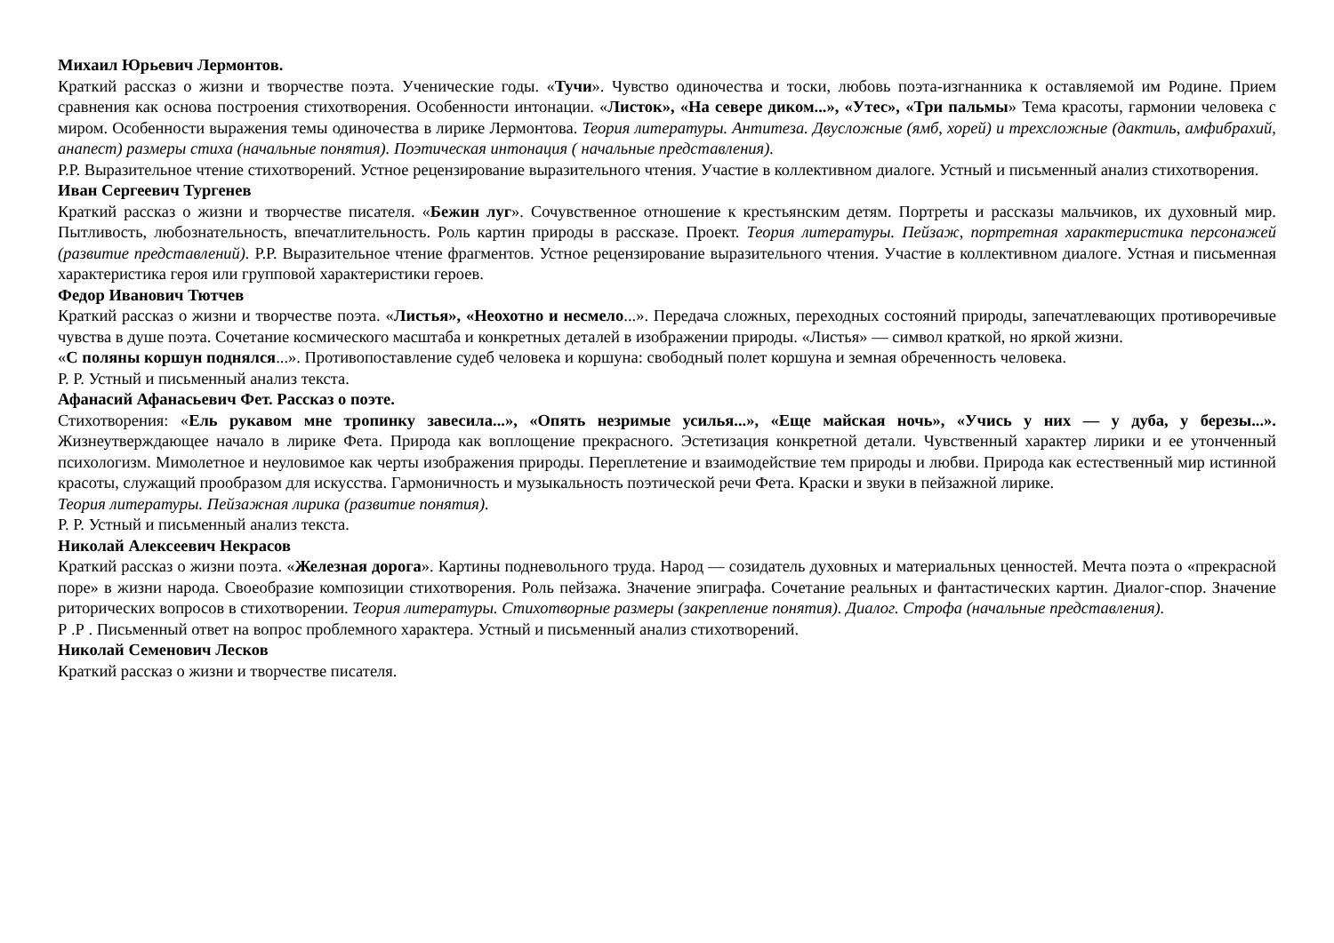Михаил Юрьевич Лермонтов.
Краткий рассказ о жизни и творчестве поэта. Ученические годы. «Тучи». Чувство одиночества и тоски, любовь поэта-изгнанника к оставляемой им Родине. Прием сравнения как основа построения стихотворения. Особенности интонации. «Листок», «На севере диком...», «Утес», «Три пальмы» Тема красоты, гармонии человека с миром. Особенности выражения темы одиночества в лирике Лермонтова. Теория литературы. Антитеза. Двусложные (ямб, хорей) и трехсложные (дактиль, амфибрахий, анапест) размеры стиха (начальные понятия). Поэтическая интонация ( начальные представления).
Р.Р. Выразительное чтение стихотворений. Устное рецензирование выразительного чтения. Участие в коллективном диалоге. Устный и письменный анализ стихотворения.
Иван Сергеевич Тургенев
Краткий рассказ о жизни и творчестве писателя. «Бежин луг». Сочувственное отношение к крестьянским детям. Портреты и рассказы мальчиков, их духовный мир. Пытливость, любознательность, впечатлительность. Роль картин природы в рассказе. Проект. Теория литературы. Пейзаж, портретная характеристика персонажей (развитие представлений). Р.Р. Выразительное чтение фрагментов. Устное рецензирование выразительного чтения. Участие в коллективном диалоге. Устная и письменная характеристика героя или групповой характеристики героев.
Федор Иванович Тютчев
Краткий рассказ о жизни и творчестве поэта. «Листья», «Неохотно и несмело...». Передача сложных, переходных состояний природы, запечатлевающих противоречивые чувства в душе поэта. Сочетание космического масштаба и конкретных деталей в изображении природы. «Листья» — символ краткой, но яркой жизни.
«С поляны коршун поднялся...». Противопоставление судеб человека и коршуна: свободный полет коршуна и земная обреченность человека.
Р. Р. Устный и письменный анализ текста.
Афанасий Афанасьевич Фет. Рассказ о поэте.
Стихотворения: «Ель рукавом мне тропинку завесила...», «Опять незримые усилья...», «Еще майская ночь», «Учись у них — у дуба, у березы...». Жизнеутверждающее начало в лирике Фета. Природа как воплощение прекрасного. Эстетизация конкретной детали. Чувственный характер лирики и ее утонченный психологизм. Мимолетное и неуловимое как черты изображения природы. Переплетение и взаимодействие тем природы и любви. Природа как естественный мир истинной красоты, служащий прообразом для искусства. Гармоничность и музыкальность поэтической речи Фета. Краски и звуки в пейзажной лирике.
Теория литературы. Пейзажная лирика (развитие понятия).
Р. Р. Устный и письменный анализ текста.
Николай Алексеевич Некрасов
Краткий рассказ о жизни поэта. «Железная дорога». Картины подневольного труда. Народ — созидатель духовных и материальных ценностей. Мечта поэта о «прекрасной поре» в жизни народа. Своеобразие композиции стихотворения. Роль пейзажа. Значение эпиграфа. Сочетание реальных и фантастических картин. Диалог-спор. Значение риторических вопросов в стихотворении. Теория литературы. Стихотворные размеры (закрепление понятия). Диалог. Строфа (начальные представления).
Р .Р . Письменный ответ на вопрос проблемного характера. Устный и письменный анализ стихотворений.
Николай Семенович Лесков
Краткий рассказ о жизни и творчестве писателя.